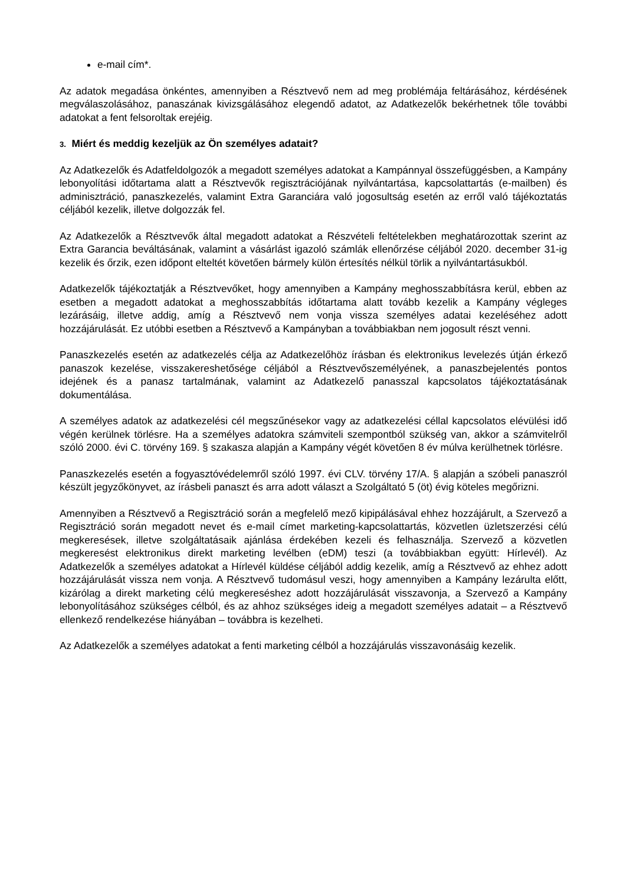e-mail cím*.
Az adatok megadása önkéntes, amennyiben a Résztvevő nem ad meg problémája feltárásához, kérdésének megválaszolásához, panaszának kivizsgálásához elegendő adatot, az Adatkezelők bekérhetnek tőle további adatokat a fent felsoroltak erejéig.
3. Miért és meddig kezeljük az Ön személyes adatait?
Az Adatkezelők és Adatfeldolgozók a megadott személyes adatokat a Kampánnyal összefüggésben, a Kampány lebonyolítási időtartama alatt a Résztvevők regisztrációjának nyilvántartása, kapcsolattartás (e-mailben) és adminisztráció, panaszkezelés, valamint Extra Garanciára való jogosultság esetén az erről való tájékoztatás céljából kezelik, illetve dolgozzák fel.
Az Adatkezelők a Résztvevők által megadott adatokat a Részvételi feltételekben meghatározottak szerint az Extra Garancia beváltásának, valamint a vásárlást igazoló számlák ellenőrzése céljából 2020. december 31-ig kezelik és őrzik, ezen időpont elteltét követően bármely külön értesítés nélkül törlik a nyilvántartásukból.
Adatkezelők tájékoztatják a Résztvevőket, hogy amennyiben a Kampány meghosszabbításra kerül, ebben az esetben a megadott adatokat a meghosszabbítás időtartama alatt tovább kezelik a Kampány végleges lezárásáig, illetve addig, amíg a Résztvevő nem vonja vissza személyes adatai kezeléséhez adott hozzájárulását. Ez utóbbi esetben a Résztvevő a Kampányban a továbbiakban nem jogosult részt venni.
Panaszkezelés esetén az adatkezelés célja az Adatkezelőhöz írásban és elektronikus levelezés útján érkező panaszok kezelése, visszakereshetősége céljából a Résztvevőszemélyének, a panaszbejelentés pontos idejének és a panasz tartalmának, valamint az Adatkezelő panasszal kapcsolatos tájékoztatásának dokumentálása.
A személyes adatok az adatkezelési cél megszűnésekor vagy az adatkezelési céllal kapcsolatos elévülési idő végén kerülnek törlésre. Ha a személyes adatokra számviteli szempontból szükség van, akkor a számvitelről szóló 2000. évi C. törvény 169. § szakasza alapján a Kampány végét követően 8 év múlva kerülhetnek törlésre.
Panaszkezelés esetén a fogyasztóvédelemről szóló 1997. évi CLV. törvény 17/A. § alapján a szóbeli panaszról készült jegyzőkönyvet, az írásbeli panaszt és arra adott választ a Szolgáltató 5 (öt) évig köteles megőrizni.
Amennyiben a Résztvevő a Regisztráció során a megfelelő mező kipipálásával ehhez hozzájárult, a Szervező a Regisztráció során megadott nevet és e-mail címet marketing-kapcsolattartás, közvetlen üzletszerzési célú megkeresések, illetve szolgáltatásaik ajánlása érdekében kezeli és felhasználja. Szervező a közvetlen megkeresést elektronikus direkt marketing levélben (eDM) teszi (a továbbiakban együtt: Hírlevél). Az Adatkezelők a személyes adatokat a Hírlevél küldése céljából addig kezelik, amíg a Résztvevő az ehhez adott hozzájárulását vissza nem vonja. A Résztvevő tudomásul veszi, hogy amennyiben a Kampány lezárulta előtt, kizárólag a direkt marketing célú megkereséshez adott hozzájárulását visszavonja, a Szervező a Kampány lebonyolításához szükséges célból, és az ahhoz szükséges ideig a megadott személyes adatait – a Résztvevő ellenkező rendelkezése hiányában – továbbra is kezelheti.
Az Adatkezelők a személyes adatokat a fenti marketing célból a hozzájárulás visszavonásáig kezelik.